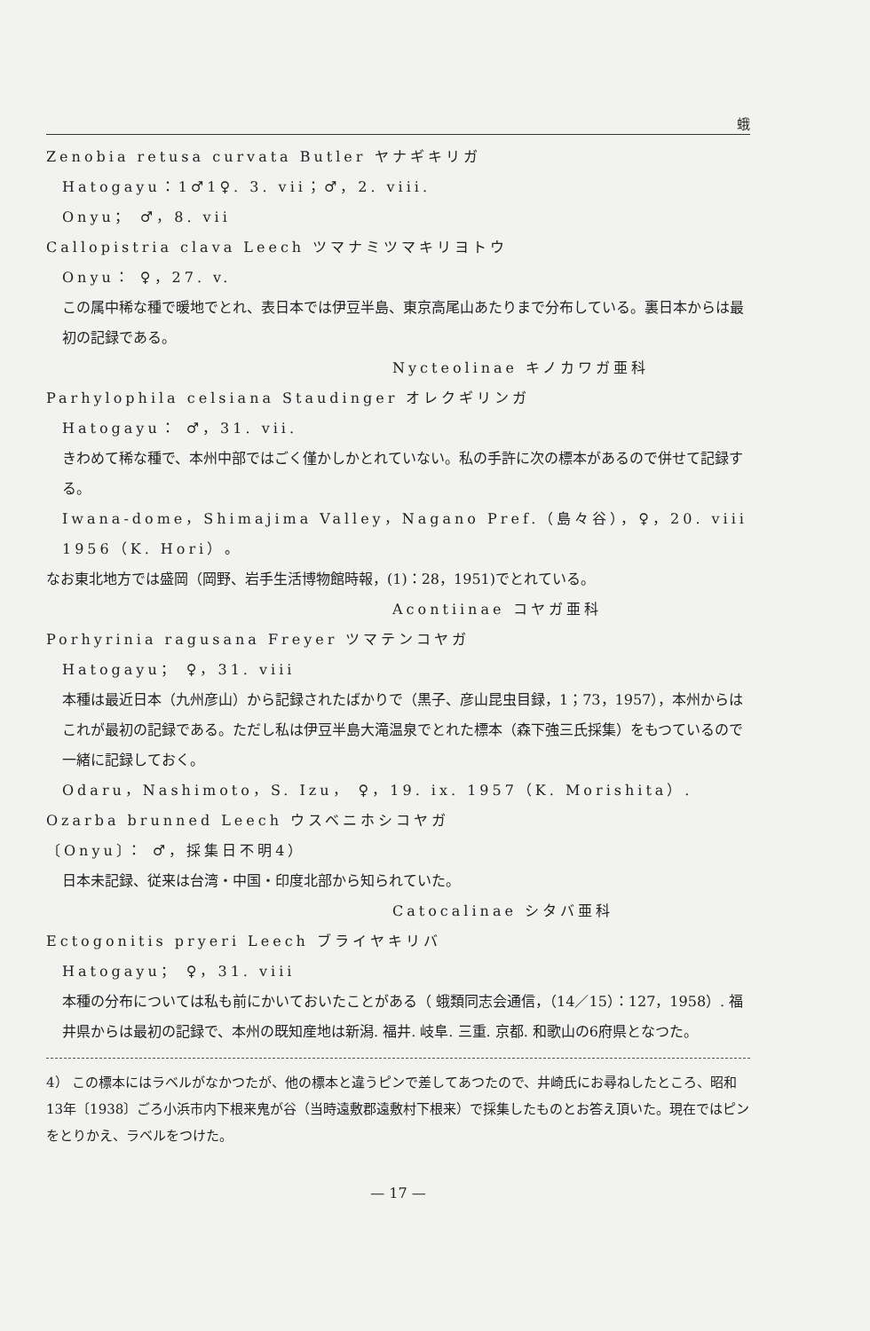蛾
Zenobia retusa curvata Butler ヤナギキリガ
Hatogayu：1♂1♀. 3. vii；♂，2. viii.
Onyu； ♂，8. vii
Callopistria clava Leech ツマナミツマキリヨトウ
Onyu： ♀，27. v.
この属中稀な種で暖地でとれ、表日本では伊豆半島、東京高尾山あたりまで分布している。裏日本からは最初の記録である。
Nycteolinae キノカワガ亜科
Parhylophila celsiana Staudinger オレクギリンガ
Hatogayu： ♂，31. vii.
きわめて稀な種で、本州中部ではごく僅かしかとれていない。私の手許に次の標本があるので併せて記録する。
Iwana-dome，Shimajima Valley，Nagano Pref.（島々谷），♀，20. viii 1956（K. Hori）。
なお東北地方では盛岡（岡野、岩手生活博物館時報，(1)：28，1951)でとれている。
Acontiinae コヤガ亜科
Porhyrinia ragusana Freyer ツマテンコヤガ
Hatogayu； ♀，31. viii
本種は最近日本（九州彦山）から記録されたばかりで（黒子、彦山昆虫目録，1；73，1957），本州からはこれが最初の記録である。ただし私は伊豆半島大滝温泉でとれた標本（森下強三氏採集）をもつているので一緒に記録しておく。
Odaru，Nashimoto，S. Izu， ♀，19. ix. 1957（K. Morishita）.
Ozarba brunned Leech ウスベニホシコヤガ
〔Onyu〕： ♂，採集日不明4）
日本未記録、従来は台湾・中国・印度北部から知られていた。
Catocalinae シタバ亜科
Ectogonitis pryeri Leech ブライヤキリバ
Hatogayu； ♀，31. viii
本種の分布については私も前にかいておいたことがある（ 蛾類同志会通信，（14／15）：127，1958）. 福井県からは最初の記録で、本州の既知産地は新潟. 福井. 岐阜. 三重. 京都. 和歌山の6府県となつた。
4） この標本にはラベルがなかつたが、他の標本と違うピンで差してあつたので、井崎氏にお尋ねしたところ、昭和13年〔1938〕ごろ小浜市内下根来鬼が谷（当時遠敷郡遠敷村下根来）で採集したものとお答え頂いた。現在ではピンをとりかえ、ラベルをつけた。
— 17 —